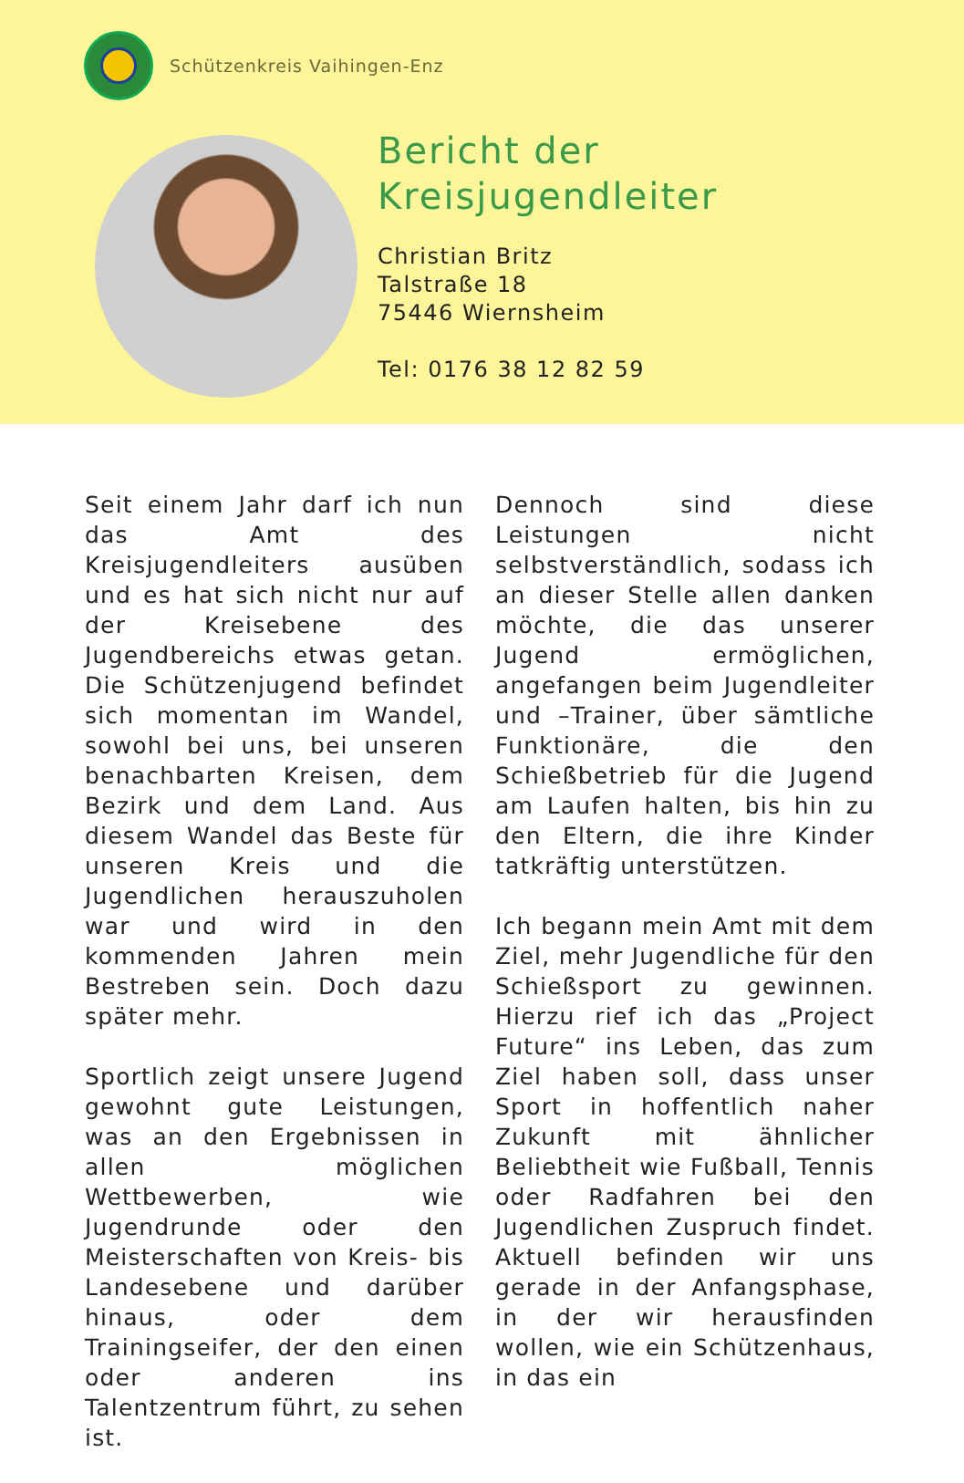Schützenkreis Vaihingen-Enz
Bericht der
Kreisjugendleiter
Christian Britz
Talstraße 18
75446 Wiernsheim
Tel: 0176 38 12 82 59
Seit einem Jahr darf ich nun das Amt des Kreisjugendleiters ausüben und es hat sich nicht nur auf der Kreisebene des Jugendbereichs etwas getan. Die Schützenjugend befindet sich momentan im Wandel, sowohl bei uns, bei unseren benachbarten Kreisen, dem Bezirk und dem Land. Aus diesem Wandel das Beste für unseren Kreis und die Jugendlichen herauszuholen war und wird in den kommenden Jahren mein Bestreben sein. Doch dazu später mehr.
Sportlich zeigt unsere Jugend gewohnt gute Leistungen, was an den Ergebnissen in allen möglichen Wettbewerben, wie Jugendrunde oder den Meisterschaften von Kreis- bis Landesebene und darüber hinaus, oder dem Trainingseifer, der den einen oder anderen ins Talentzentrum führt, zu sehen ist.
Dennoch sind diese Leistungen nicht selbstverständlich, sodass ich an dieser Stelle allen danken möchte, die das unserer Jugend ermöglichen, angefangen beim Jugendleiter und –Trainer, über sämtliche Funktionäre, die den Schießbetrieb für die Jugend am Laufen halten, bis hin zu den Eltern, die ihre Kinder tatkräftig unterstützen.
Ich begann mein Amt mit dem Ziel, mehr Jugendliche für den Schießsport zu gewinnen. Hierzu rief ich das „Project Future“ ins Leben, das zum Ziel haben soll, dass unser Sport in hoffentlich naher Zukunft mit ähnlicher Beliebtheit wie Fußball, Tennis oder Radfahren bei den Jugendlichen Zuspruch findet. Aktuell befinden wir uns gerade in der Anfangsphase, in der wir herausfinden wollen, wie ein Schützenhaus, in das ein